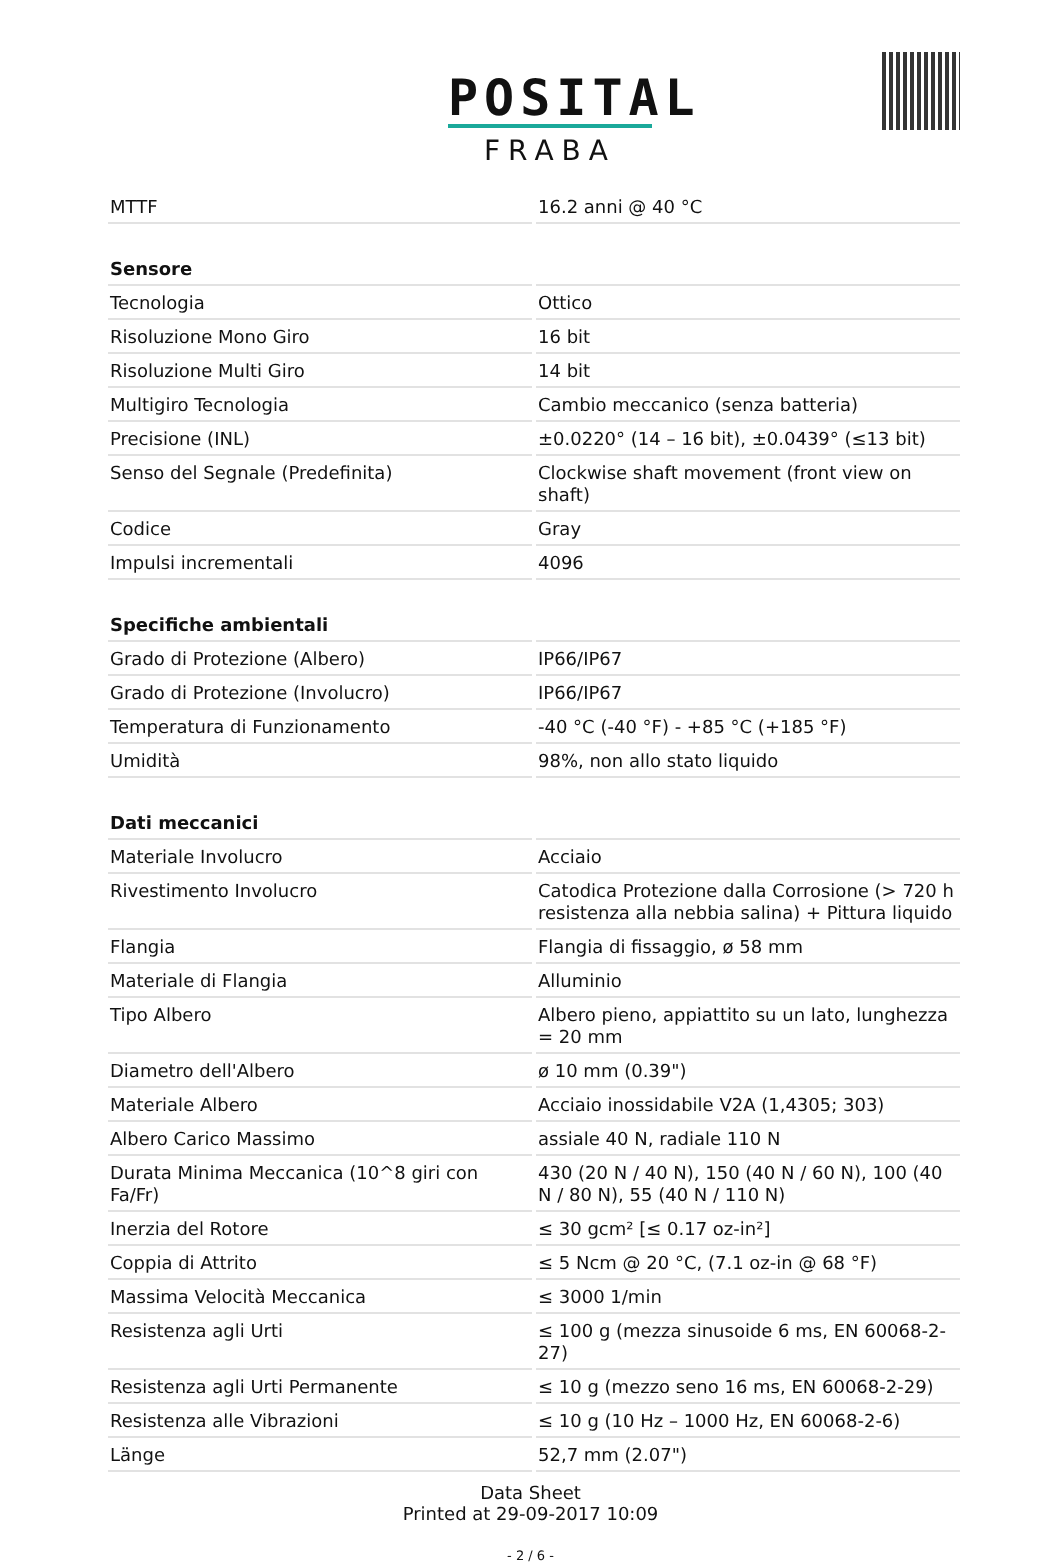POSITAL
FRABA
| MTTF | 16.2 anni @ 40 °C |
| Sensore | |
| Tecnologia | Ottico |
| Risoluzione Mono Giro | 16 bit |
| Risoluzione Multi Giro | 14 bit |
| Multigiro Tecnologia | Cambio meccanico (senza batteria) |
| Precisione (INL) | ±0.0220° (14 – 16 bit), ±0.0439° (≤13 bit) |
| Senso del Segnale (Predefinita) | Clockwise shaft movement (front view on shaft) |
| Codice | Gray |
| Impulsi incrementali | 4096 |
| Specifiche ambientali | |
| Grado di Protezione (Albero) | IP66/IP67 |
| Grado di Protezione (Involucro) | IP66/IP67 |
| Temperatura di Funzionamento | -40 °C (-40 °F) - +85 °C (+185 °F) |
| Umidità | 98%, non allo stato liquido |
| Dati meccanici | |
| Materiale Involucro | Acciaio |
| Rivestimento Involucro | Catodica Protezione dalla Corrosione (> 720 h resistenza alla nebbia salina) + Pittura liquido |
| Flangia | Flangia di fissaggio, ø 58 mm |
| Materiale di Flangia | Alluminio |
| Tipo Albero | Albero pieno, appiattito su un lato, lunghezza = 20 mm |
| Diametro dell'Albero | ø 10 mm (0.39") |
| Materiale Albero | Acciaio inossidabile V2A (1,4305; 303) |
| Albero Carico Massimo | assiale 40 N, radiale 110 N |
| Durata Minima Meccanica (10^8 giri con Fa/Fr) | 430 (20 N / 40 N), 150 (40 N / 60 N), 100 (40 N / 80 N), 55 (40 N / 110 N) |
| Inerzia del Rotore | ≤ 30 gcm² [≤ 0.17 oz-in²] |
| Coppia di Attrito | ≤ 5 Ncm @ 20 °C, (7.1 oz-in @ 68 °F) |
| Massima Velocità Meccanica | ≤ 3000 1/min |
| Resistenza agli Urti | ≤ 100 g (mezza sinusoide 6 ms, EN 60068-2-27) |
| Resistenza agli Urti Permanente | ≤ 10 g (mezzo seno 16 ms, EN 60068-2-29) |
| Resistenza alle Vibrazioni | ≤ 10 g (10 Hz – 1000 Hz, EN 60068-2-6) |
| Länge | 52,7 mm (2.07") |
Data Sheet
Printed at 29-09-2017 10:09
- 2 / 6 -